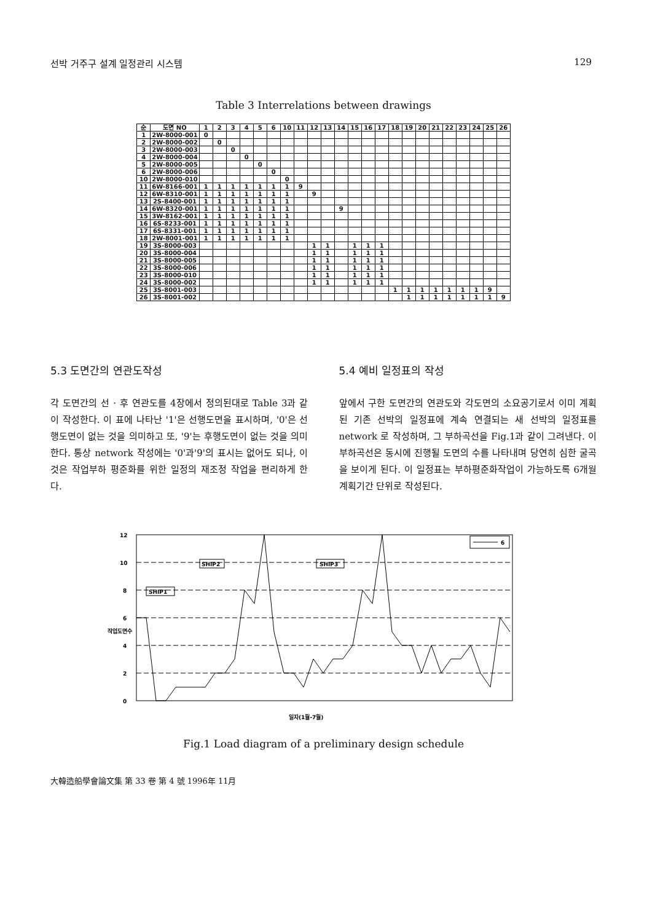선박 거주구 설계 일정관리 시스템 129
Table 3 Interrelations between drawings
| 순 | 도면 NO | 1 | 2 | 3 | 4 | 5 | 6 | 10 | 11 | 12 | 13 | 14 | 15 | 16 | 17 | 18 | 19 | 20 | 21 | 22 | 23 | 24 | 25 | 26 |
| --- | --- | --- | --- | --- | --- | --- | --- | --- | --- | --- | --- | --- | --- | --- | --- | --- | --- | --- | --- | --- | --- | --- | --- | --- |
| 1 | 2W-8000-001 | 0 | | | | | | | | | | | | | | | | | | | | | | |
| 2 | 2W-8000-002 | | 0 | | | | | | | | | | | | | | | | | | | | | |
| 3 | 2W-8000-003 | | | 0 | | | | | | | | | | | | | | | | | | | | |
| 4 | 2W-8000-004 | | | | 0 | | | | | | | | | | | | | | | | | | | |
| 5 | 2W-8000-005 | | | | | 0 | | | | | | | | | | | | | | | | | | |
| 6 | 2W-8000-006 | | | | | | 0 | | | | | | | | | | | | | | | | | |
| 10 | 2W-8000-010 | | | | | | | 0 | | | | | | | | | | | | | | | | |
| 11 | 6W-8166-001 | 1 | 1 | 1 | 1 | 1 | 1 | 1 | 9 | | | | | | | | | | | | | | | |
| 12 | 6W-8310-001 | 1 | 1 | 1 | 1 | 1 | 1 | 1 | | 9 | | | | | | | | | | | | | | |
| 13 | 2S-8400-001 | 1 | 1 | 1 | 1 | 1 | 1 | 1 | | | | | | | | | | | | | | | | |
| 14 | 6W-8320-001 | 1 | 1 | 1 | 1 | 1 | 1 | 1 | | | | 9 | | | | | | | | | | | | |
| 15 | 3W-8162-001 | 1 | 1 | 1 | 1 | 1 | 1 | 1 | | | | | | | | | | | | | | | | |
| 16 | 6S-8233-001 | 1 | 1 | 1 | 1 | 1 | 1 | 1 | | | | | | | | | | | | | | | | |
| 17 | 6S-8331-001 | 1 | 1 | 1 | 1 | 1 | 1 | 1 | | | | | | | | | | | | | | | | |
| 18 | 2W-8001-001 | 1 | 1 | 1 | 1 | 1 | 1 | 1 | | | | | | | | | | | | | | | | |
| 19 | 3S-8000-003 | | | | | | | | | 1 | 1 | | 1 | 1 | 1 | | | | | | | | | |
| 20 | 3S-8000-004 | | | | | | | | | 1 | 1 | | 1 | 1 | 1 | | | | | | | | | |
| 21 | 3S-8000-005 | | | | | | | | | 1 | 1 | | 1 | 1 | 1 | | | | | | | | | |
| 22 | 3S-8000-006 | | | | | | | | | 1 | 1 | | 1 | 1 | 1 | | | | | | | | | |
| 23 | 3S-8000-010 | | | | | | | | | 1 | 1 | | 1 | 1 | 1 | | | | | | | | | |
| 24 | 3S-8000-002 | | | | | | | | | 1 | 1 | | 1 | 1 | 1 | | | | | | | | | |
| 25 | 3S-8001-003 | | | | | | | | | | | | | | | 1 | 1 | 1 | 1 | 1 | 1 | 1 | 9 | |
| 26 | 3S-8001-002 | | | | | | | | | | | | | | | | 1 | 1 | 1 | 1 | 1 | 1 | 1 | 9 |
5.3 도면간의 연관도작성
각 도면간의 선 · 후 연관도를 4장에서 정의된대로 Table 3과 같이 작성한다. 이 표에 나타난 '1'은 선행도면을 표시하며, '0'은 선행도면이 없는 것을 의미하고 또, '9'는 후행도면이 없는 것을 의미한다. 통상 network 작성에는 '0'과'9'의 표시는 없어도 되나, 이것은 작업부하 평준화를 위한 일정의 재조정 작업을 편리하게 한다.
5.4 예비 일정표의 작성
앞에서 구한 도면간의 연관도와 각도면의 소요공기로서 이미 계획된 기존 선박의 일정표에 계속 연결되는 새 선박의 일정표를 network 로 작성하며, 그 부하곡선을 Fig.1과 같이 그려낸다. 이 부하곡선은 동시에 진행될 도면의 수를 나타내며 당연히 심한 굴곡을 보이게 된다. 이 일정표는 부하평준화작업이 가능하도록 6개월 계획기간 단위로 작성된다.
SHIP1
SHIP2
SHIP3
6
12
10
8
6
4
2
0
작업도면수
일자(1월-7월)
Fig.1 Load diagram of a preliminary design schedule
大韓造船學會論文集 第 33 卷 第 4 號 1996年 11月